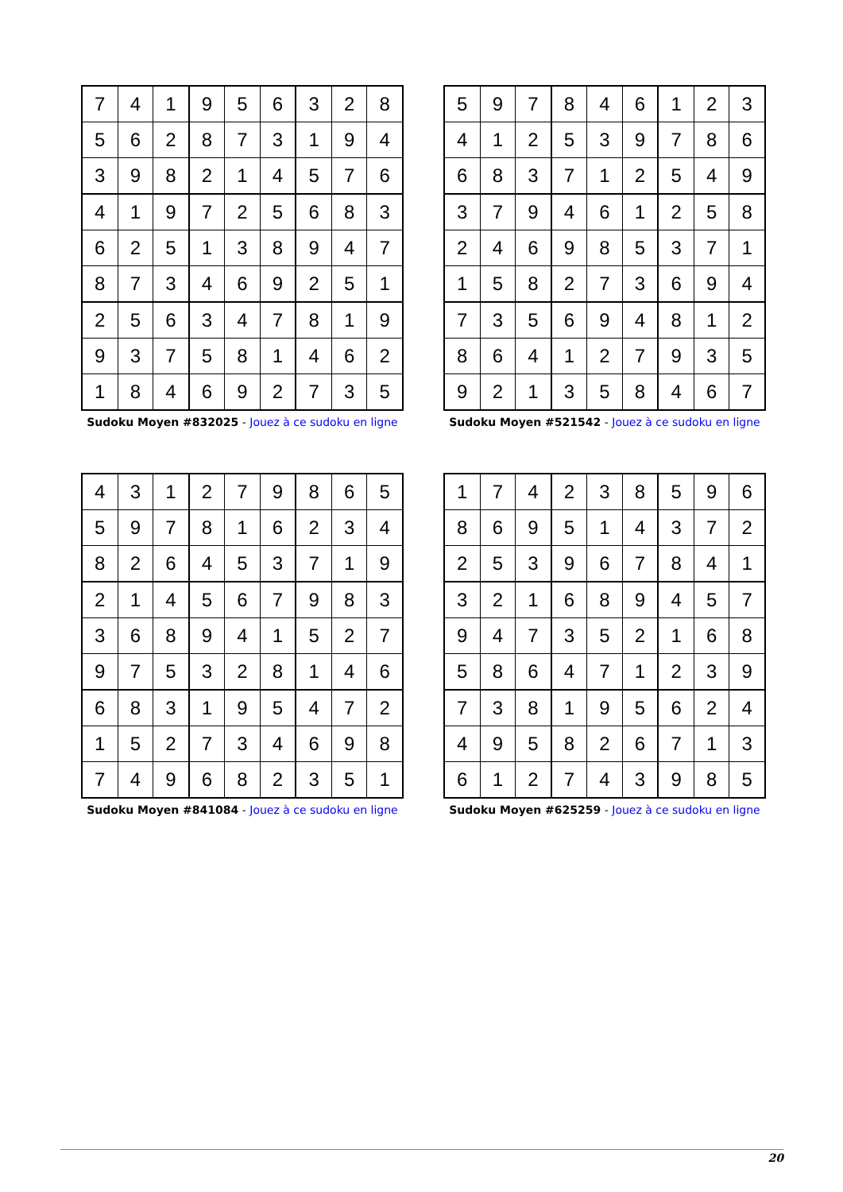| 7 | 4 | 1 | 9 | 5 | 6 | 3 | 2 | 8 |
| 5 | 6 | 2 | 8 | 7 | 3 | 1 | 9 | 4 |
| 3 | 9 | 8 | 2 | 1 | 4 | 5 | 7 | 6 |
| 4 | 1 | 9 | 7 | 2 | 5 | 6 | 8 | 3 |
| 6 | 2 | 5 | 1 | 3 | 8 | 9 | 4 | 7 |
| 8 | 7 | 3 | 4 | 6 | 9 | 2 | 5 | 1 |
| 2 | 5 | 6 | 3 | 4 | 7 | 8 | 1 | 9 |
| 9 | 3 | 7 | 5 | 8 | 1 | 4 | 6 | 2 |
| 1 | 8 | 4 | 6 | 9 | 2 | 7 | 3 | 5 |
Sudoku Moyen #832025 - Jouez à ce sudoku en ligne
| 5 | 9 | 7 | 8 | 4 | 6 | 1 | 2 | 3 |
| 4 | 1 | 2 | 5 | 3 | 9 | 7 | 8 | 6 |
| 6 | 8 | 3 | 7 | 1 | 2 | 5 | 4 | 9 |
| 3 | 7 | 9 | 4 | 6 | 1 | 2 | 5 | 8 |
| 2 | 4 | 6 | 9 | 8 | 5 | 3 | 7 | 1 |
| 1 | 5 | 8 | 2 | 7 | 3 | 6 | 9 | 4 |
| 7 | 3 | 5 | 6 | 9 | 4 | 8 | 1 | 2 |
| 8 | 6 | 4 | 1 | 2 | 7 | 9 | 3 | 5 |
| 9 | 2 | 1 | 3 | 5 | 8 | 4 | 6 | 7 |
Sudoku Moyen #521542 - Jouez à ce sudoku en ligne
| 4 | 3 | 1 | 2 | 7 | 9 | 8 | 6 | 5 |
| 5 | 9 | 7 | 8 | 1 | 6 | 2 | 3 | 4 |
| 8 | 2 | 6 | 4 | 5 | 3 | 7 | 1 | 9 |
| 2 | 1 | 4 | 5 | 6 | 7 | 9 | 8 | 3 |
| 3 | 6 | 8 | 9 | 4 | 1 | 5 | 2 | 7 |
| 9 | 7 | 5 | 3 | 2 | 8 | 1 | 4 | 6 |
| 6 | 8 | 3 | 1 | 9 | 5 | 4 | 7 | 2 |
| 1 | 5 | 2 | 7 | 3 | 4 | 6 | 9 | 8 |
| 7 | 4 | 9 | 6 | 8 | 2 | 3 | 5 | 1 |
Sudoku Moyen #841084 - Jouez à ce sudoku en ligne
| 1 | 7 | 4 | 2 | 3 | 8 | 5 | 9 | 6 |
| 8 | 6 | 9 | 5 | 1 | 4 | 3 | 7 | 2 |
| 2 | 5 | 3 | 9 | 6 | 7 | 8 | 4 | 1 |
| 3 | 2 | 1 | 6 | 8 | 9 | 4 | 5 | 7 |
| 9 | 4 | 7 | 3 | 5 | 2 | 1 | 6 | 8 |
| 5 | 8 | 6 | 4 | 7 | 1 | 2 | 3 | 9 |
| 7 | 3 | 8 | 1 | 9 | 5 | 6 | 2 | 4 |
| 4 | 9 | 5 | 8 | 2 | 6 | 7 | 1 | 3 |
| 6 | 1 | 2 | 7 | 4 | 3 | 9 | 8 | 5 |
Sudoku Moyen #625259 - Jouez à ce sudoku en ligne
20